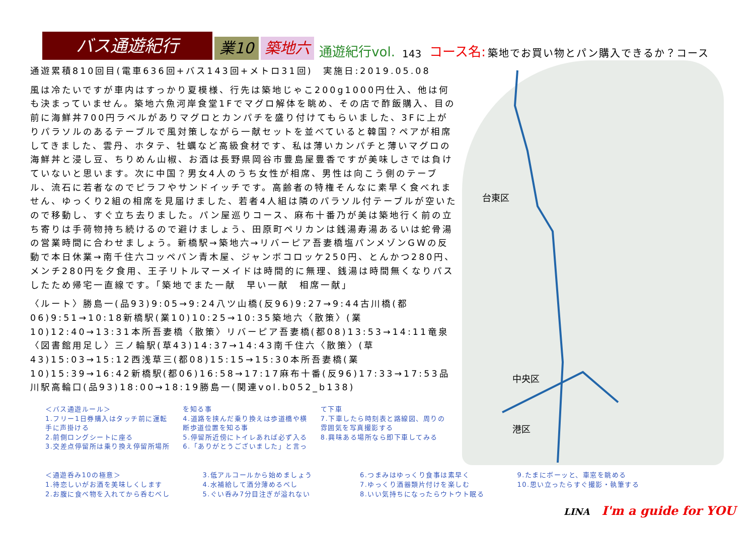バス通遊紀行
業10
築地六
通遊紀行vol.
143
コース名:
築地でお買い物とパン購入できるか？コース
通遊累積810回目(電車636回+バス143回+メトロ31回)　実施日:2019.05.08
風は冷たいですが車内はすっかり夏模様、行先は築地じゃこ200g1000円仕入、他は何も決まっていません。築地六魚河岸食堂1Fでマグロ解体を眺め、その店で酢飯購入、目の前に海鮮丼700円ラベルがありマグロとカンパチを盛り付けてもらいました、3Fに上がりパラソルのあるテーブルで風対策しながら一献セットを並べていると韓国？ペアが相席してきました、雲丹、ホタテ、牡蠣など高級食材です、私は薄いカンパチと薄いマグロの海鮮丼と浸し豆、ちりめん山椒、お酒は長野県岡谷市豊島屋豊香ですが美味しさでは負けていないと思います。次に中国？男女4人のうち女性が相席、男性は向こう側のテーブル、流石に若者なのでピラフやサンドイッチです。高齢者の特権そんなに素早く食べれません、ゆっくり2組の相席を見届けました、若者4人組は隣のパラソル付テーブルが空いたので移動し、すぐ立ち去りました。パン屋巡りコース、麻布十番乃が美は築地行く前の立ち寄りは手荷物持ち続けるので避けましょう、田原町ペリカンは銭湯寿湯あるいは蛇骨湯の営業時間に合わせましょう。新橋駅→築地六→リバーピア吾妻橋塩パンメゾンGWの反動で本日休業→南千住六コッペパン青木屋、ジャンボコロッケ250円、とんかつ280円、メンチ280円を夕食用、王子リトルマーメイドは時間的に無理、銭湯は時間無くなりパスしたため帰宅一直線です。「築地でまた一献　早い一献　相席一献」
〈ルート〉勝島一(品93)9:05→9:24八ツ山橋(反96)9:27→9:44古川橋(都06)9:51→10:18新橋駅(業10)10:25→10:35築地六〈散策〉(業10)12:40→13:31本所吾妻橋〈散策〉リバーピア吾妻橋(都08)13:53→14:11竜泉〈図書館用足し〉三ノ輪駅(草43)14:37→14:43南千住六〈散策〉(草43)15:03→15:12西浅草三(都08)15:15→15:30本所吾妻橋(業10)15:39→16:42新橋駅(都06)16:58→17:17麻布十番(反96)17:33→17:53品川駅高輪口(品93)18:00→18:19勝島一(関連vol.b052_b138)
中央区
台東区
港区
＜バス通遊ルール＞
1.フリー1日券購入はタッチ前に運転手に声掛ける
2.前側ロングシートに座る
3.交差点停留所は乗り換え停留所場所を知る事
4.道路を挟んだ乗り換えは歩道橋や横断歩道位置を知る事
5.停留所近傍にトイレあれば必ず入る
6.「ありがとうございました」と言って下車
7.下車したら時刻表と路線図、周りの雰囲気を写真撮影する
8.興味ある場所なら即下車してみる
＜通遊呑み10の極意＞
1.待恋しいがお酒を美味しくします
2.お腹に食べ物を入れてから呑むべし
3.低アルコールから始めましょう
4.水補給して酒分薄めるべし
5.ぐい呑み7分目注ぎが溢れない
6.つまみはゆっくり食事は素早く
7.ゆっくり酒器類片付けを楽しむ
8.いい気持ちになったらウトウト眠る
9.たまにボーッと、車窓を眺める
10.思い立ったらすぐ撮影・執筆する
LINA　I'm a guide for YOU